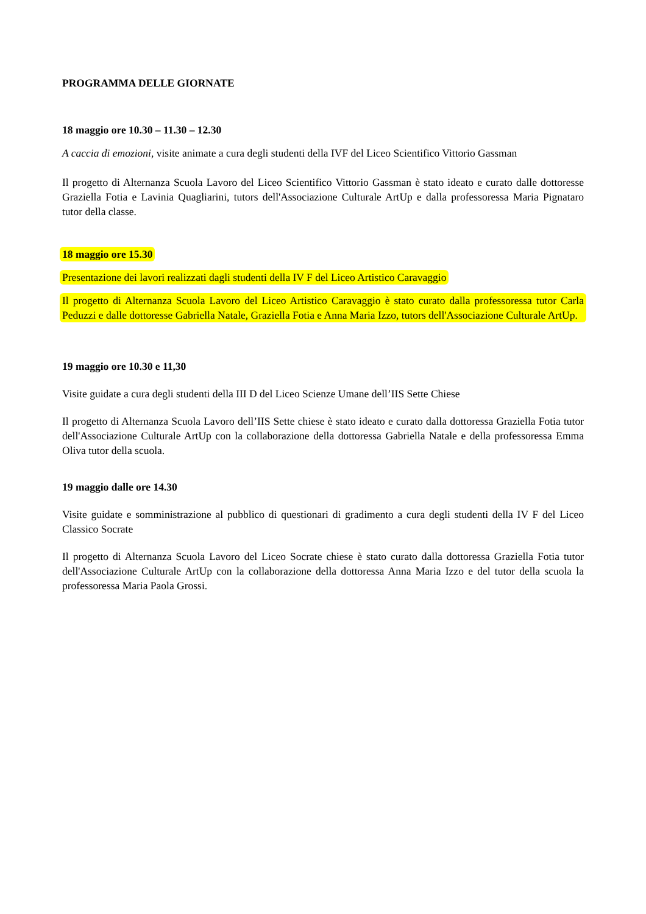PROGRAMMA DELLE GIORNATE
18 maggio ore 10.30 – 11.30 – 12.30
A caccia di emozioni, visite animate a cura degli studenti della IVF del Liceo Scientifico Vittorio Gassman
Il progetto di Alternanza Scuola Lavoro del Liceo Scientifico Vittorio Gassman è stato ideato e curato dalle dottoresse Graziella Fotia e Lavinia Quagliarini, tutors dell'Associazione Culturale ArtUp e dalla professoressa Maria Pignataro tutor della classe.
18 maggio ore 15.30
Presentazione dei lavori realizzati dagli studenti della IV F del Liceo Artistico Caravaggio
Il progetto di Alternanza Scuola Lavoro del Liceo Artistico Caravaggio è stato curato dalla professoressa tutor Carla Peduzzi e dalle dottoresse Gabriella Natale, Graziella Fotia e Anna Maria Izzo, tutors dell'Associazione Culturale ArtUp.
19 maggio ore 10.30 e 11,30
Visite guidate a cura degli studenti della III D del Liceo Scienze Umane dell’IIS Sette Chiese
Il progetto di Alternanza Scuola Lavoro dell’IIS Sette chiese è stato ideato e curato dalla dottoressa Graziella Fotia tutor dell'Associazione Culturale ArtUp con la collaborazione della dottoressa Gabriella Natale e della professoressa Emma Oliva tutor della scuola.
19 maggio dalle ore 14.30
Visite guidate e somministrazione al pubblico di questionari di gradimento a cura degli studenti della IV F del Liceo Classico Socrate
Il progetto di Alternanza Scuola Lavoro del Liceo Socrate chiese è stato curato dalla dottoressa Graziella Fotia tutor dell'Associazione Culturale ArtUp con la collaborazione della dottoressa Anna Maria Izzo e del tutor della scuola la professoressa Maria Paola Grossi.